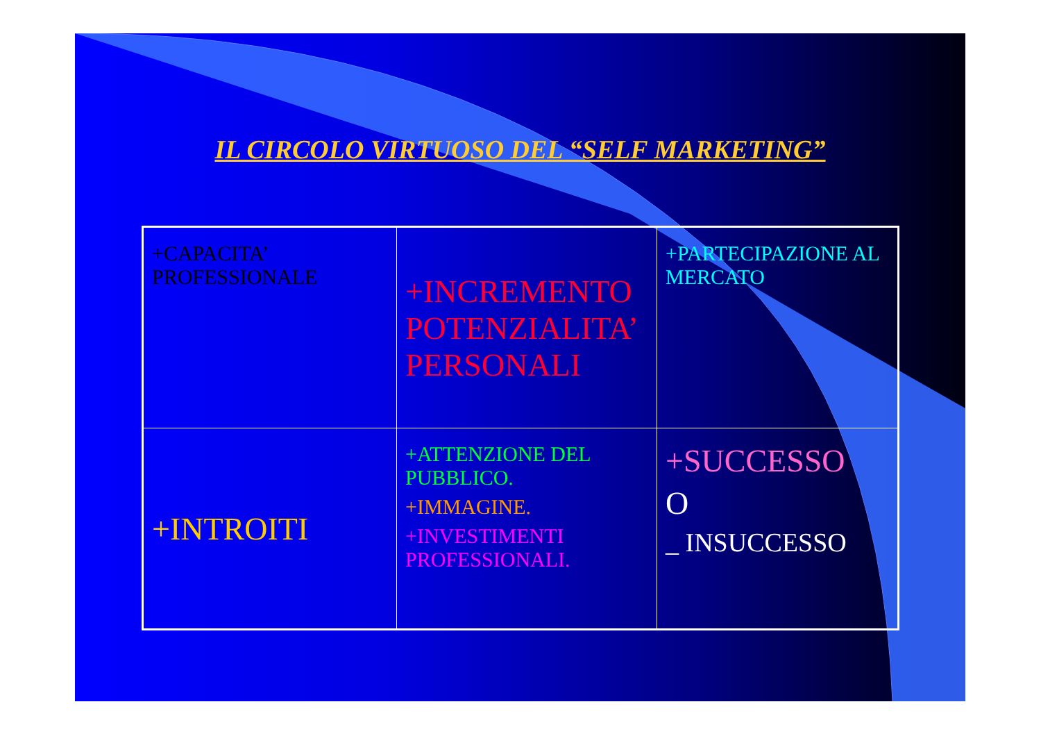IL CIRCOLO VIRTUOSO DEL “SELF MARKETING”
| +CAPACITA’ PROFESSIONALE | +INCREMENTO POTENZIALITA’ PERSONALI | +PARTECIPAZIONE AL MERCATO |
| +INTROITI | +ATTENZIONE DEL PUBBLICO. +IMMAGINE. +INVESTIMENTI PROFESSIONALI. | +SUCCESSO O _ INSUCCESSO |